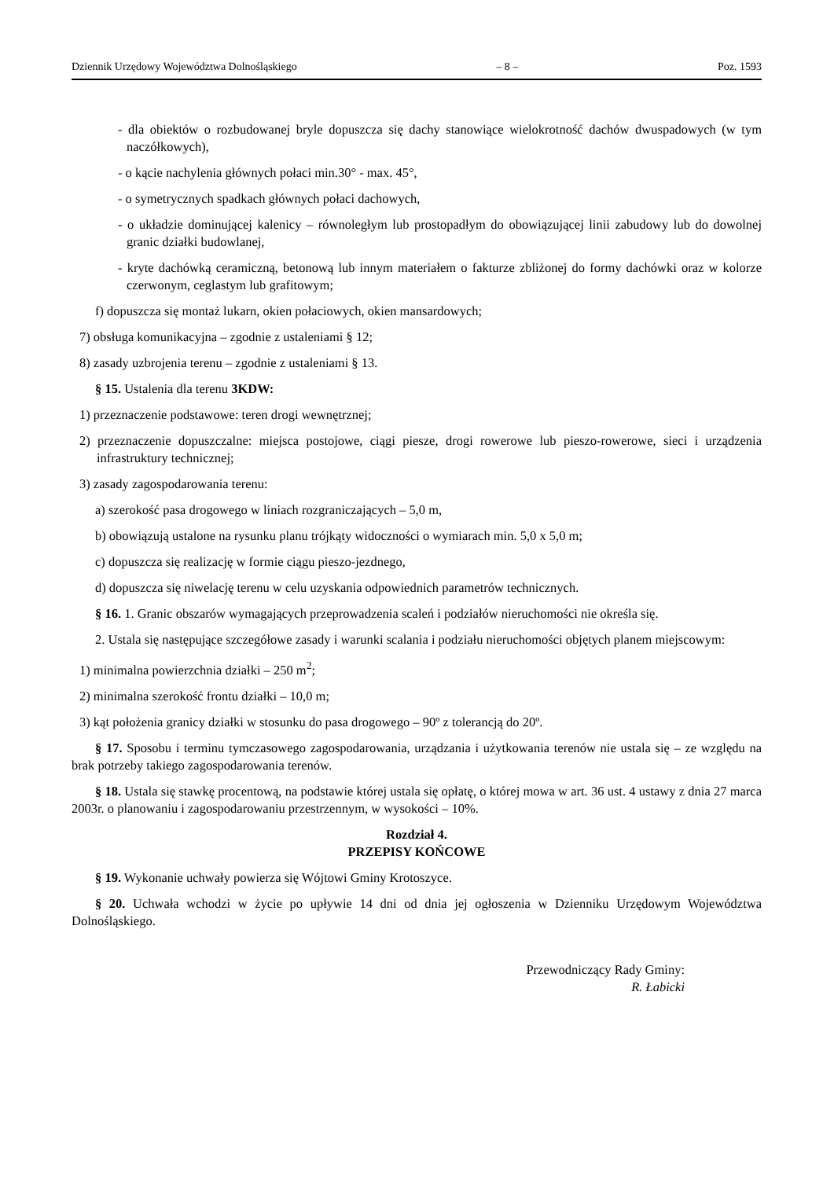Dziennik Urzędowy Województwa Dolnośląskiego – 8 – Poz. 1593
- dla obiektów o rozbudowanej bryle dopuszcza się dachy stanowiące wielokrotność dachów dwuspadowych (w tym naczółkowych),
- o kącie nachylenia głównych połaci min.30° - max. 45°,
- o symetrycznych spadkach głównych połaci dachowych,
- o układzie dominującej kalenicy – równoległym lub prostopadłym do obowiązującej linii zabudowy lub do dowolnej granic działki budowlanej,
- kryte dachówką ceramiczną, betonową lub innym materiałem o fakturze zbliżonej do formy dachówki oraz w kolorze czerwonym, ceglastym lub grafitowym;
f) dopuszcza się montaż lukarn, okien połaciowych, okien mansardowych;
7) obsługa komunikacyjna – zgodnie z ustaleniami § 12;
8) zasady uzbrojenia terenu – zgodnie z ustaleniami § 13.
§ 15. Ustalenia dla terenu 3KDW:
1) przeznaczenie podstawowe: teren drogi wewnętrznej;
2) przeznaczenie dopuszczalne: miejsca postojowe, ciągi piesze, drogi rowerowe lub pieszo-rowerowe, sieci i urządzenia infrastruktury technicznej;
3) zasady zagospodarowania terenu:
a) szerokość pasa drogowego w liniach rozgraniczających – 5,0 m,
b) obowiązują ustalone na rysunku planu trójkąty widoczności o wymiarach min. 5,0 x 5,0 m;
c) dopuszcza się realizację w formie ciągu pieszo-jezdnego,
d) dopuszcza się niwelację terenu w celu uzyskania odpowiednich parametrów technicznych.
§ 16. 1. Granic obszarów wymagających przeprowadzenia scaleń i podziałów nieruchomości nie określa się.
2. Ustala się następujące szczegółowe zasady i warunki scalania i podziału nieruchomości objętych planem miejscowym:
1) minimalna powierzchnia działki – 250 m<sup>2</sup>;
2) minimalna szerokość frontu działki – 10,0 m;
3) kąt położenia granicy działki w stosunku do pasa drogowego – 90º z tolerancją do 20º.
§ 17. Sposobu i terminu tymczasowego zagospodarowania, urządzania i użytkowania terenów nie ustala się – ze względu na brak potrzeby takiego zagospodarowania terenów.
§ 18. Ustala się stawkę procentową, na podstawie której ustala się opłatę, o której mowa w art. 36 ust. 4 ustawy z dnia 27 marca 2003r. o planowaniu i zagospodarowaniu przestrzennym, w wysokości – 10%.
Rozdział 4.
PRZEPISY KOŃCOWE
§ 19. Wykonanie uchwały powierza się Wójtowi Gminy Krotoszyce.
§ 20. Uchwała wchodzi w życie po upływie 14 dni od dnia jej ogłoszenia w Dzienniku Urzędowym Województwa Dolnośląskiego.
Przewodniczący Rady Gminy:
R. Łabicki